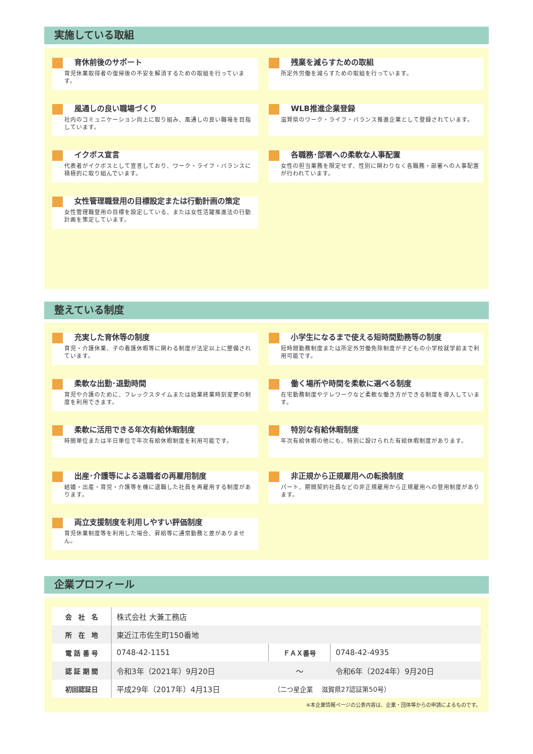実施している取組
育休前後のサポート
育児休業取得者の復帰後の不安を解消するための取組を行っています。
残業を減らすための取組
所定外労働を減らすための取組を行っています。
風通しの良い職場づくり
社内のコミュニケーション向上に取り組み、風通しの良い職場を目指しています。
WLB推進企業登録
滋賀県のワーク・ライフ・バランス推進企業として登録されています。
イクボス宣言
代表者がイクボスとして宣言しており、ワーク・ライフ・バランスに積極的に取り組んでいます。
各職務･部署への柔軟な人事配置
女性の担当業務を限定せず、性別に関わりなく各職務・部署への人事配置が行われています。
女性管理職登用の目標設定または行動計画の策定
女性管理職登用の目標を設定している、または女性活躍推進法の行動計画を策定しています。
整えている制度
充実した育休等の制度
育児・介護休業、子の看護休暇等に関わる制度が法定以上に整備されています。
小学生になるまで使える短時間勤務等の制度
短時間勤務制度または所定外労働免除制度が子どもの小学校就学前まで利用可能です。
柔軟な出勤･退勤時間
育児や介護のために、フレックスタイムまたは始業終業時刻変更の制度を利用できます。
働く場所や時間を柔軟に選べる制度
在宅勤務制度やテレワークなど柔軟な働き方ができる制度を導入しています。
柔軟に活用できる年次有給休暇制度
時間単位または半日単位で年次有給休暇制度を利用可能です。
特別な有給休暇制度
年次有給休暇の他にも、特別に設けられた有給休暇制度があります。
出産･介護等による退職者の再雇用制度
結婚・出産・育児・介護等を機に退職した社員を再雇用する制度があります。
非正規から正規雇用への転換制度
パート、期間契約社員などの非正規雇用から正規雇用への登用制度があります。
両立支援制度を利用しやすい評価制度
育児休業制度等を利用した場合、昇給等に通常勤務と差がありません。
企業プロフィール
| 会 社 名 | 株式会社 大兼工務店 | | |
| 所 在 地 | 東近江市佐生町150番地 | | |
| 電 話 番 号 | 0748-42-1151 | ＦＡＸ番号 | 0748-42-4935 |
| 認 証 期 間 | 令和3年（2021年）9月20日 | ～ | 令和6年（2024年）9月20日 |
| 初回認証日 | 平成29年（2017年）4月13日 | （二つ星企業 滋賀県27認証第50号） | |
※本企業情報ページの公表内容は、企業・団体等からの申請によるものです。